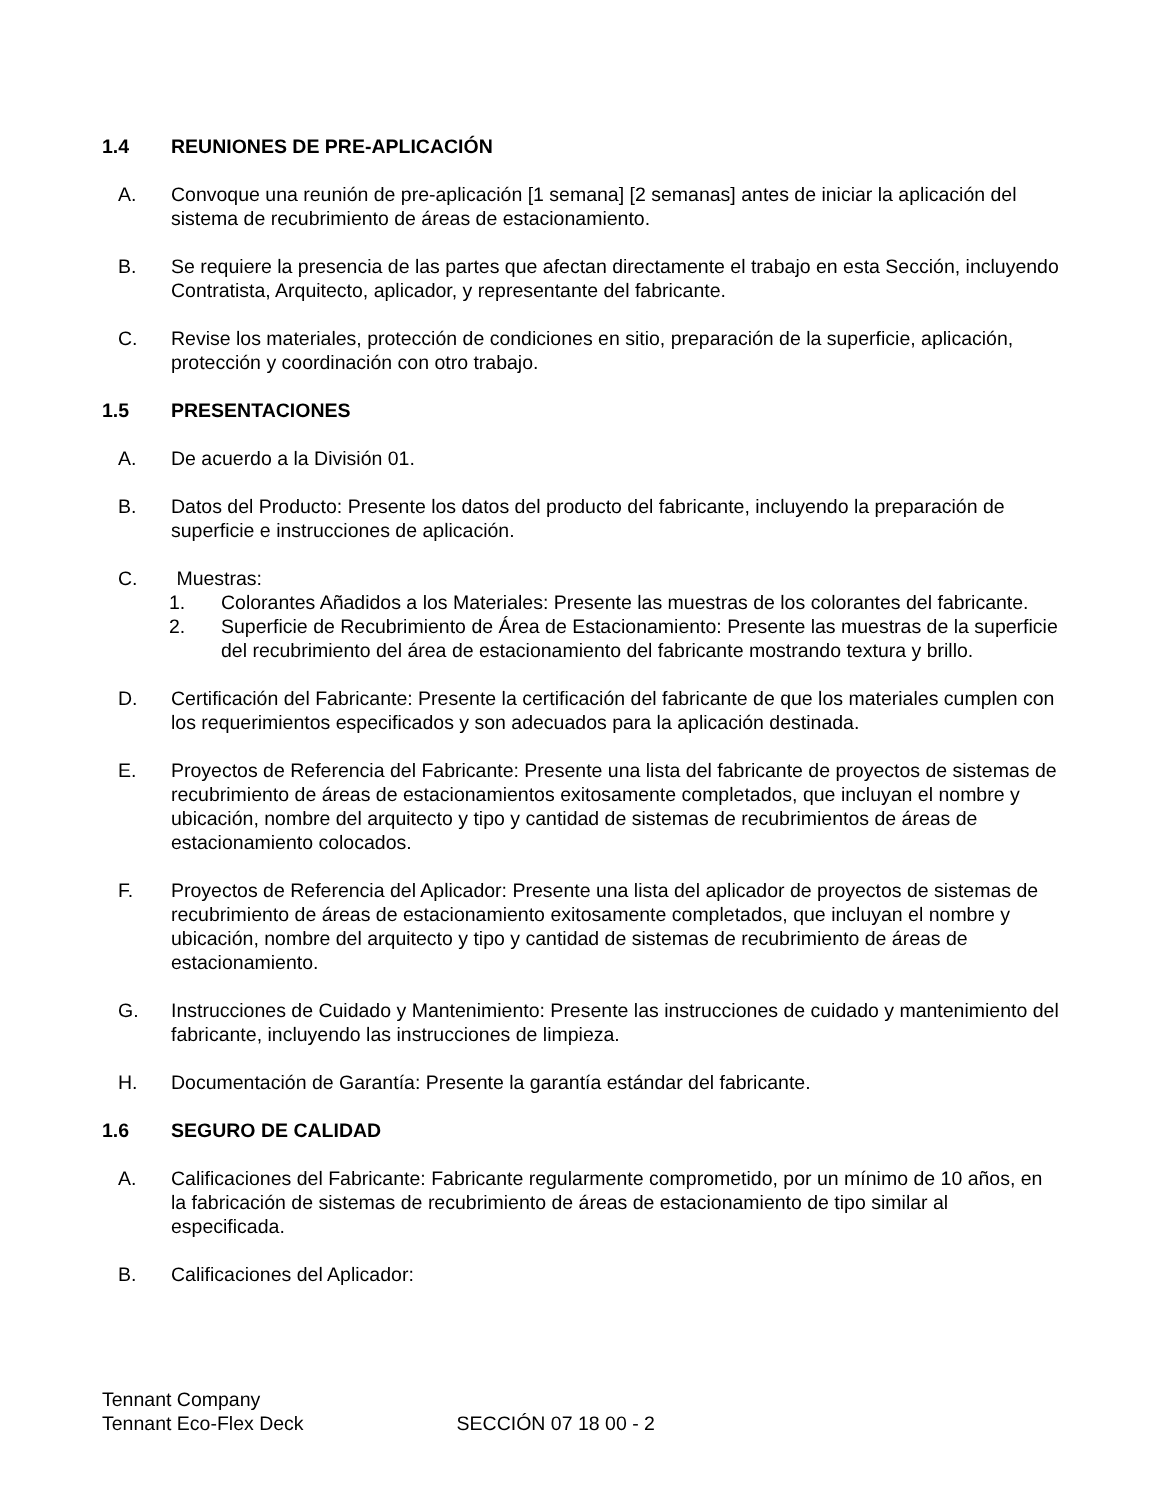1.4 REUNIONES DE PRE-APLICACIÓN
A. Convoque una reunión de pre-aplicación [1 semana] [2 semanas] antes de iniciar la aplicación del sistema de recubrimiento de áreas de estacionamiento.
B. Se requiere la presencia de las partes que afectan directamente el trabajo en esta Sección, incluyendo Contratista, Arquitecto, aplicador, y representante del fabricante.
C. Revise los materiales, protección de condiciones en sitio, preparación de la superficie, aplicación, protección y coordinación con otro trabajo.
1.5 PRESENTACIONES
A. De acuerdo a la División 01.
B. Datos del Producto: Presente los datos del producto del fabricante, incluyendo la preparación de superficie e instrucciones de aplicación.
C. Muestras:
1. Colorantes Añadidos a los Materiales: Presente las muestras de los colorantes del fabricante.
2. Superficie de Recubrimiento de Área de Estacionamiento: Presente las muestras de la superficie del recubrimiento del área de estacionamiento del fabricante mostrando textura y brillo.
D. Certificación del Fabricante: Presente la certificación del fabricante de que los materiales cumplen con los requerimientos especificados y son adecuados para la aplicación destinada.
E. Proyectos de Referencia del Fabricante: Presente una lista del fabricante de proyectos de sistemas de recubrimiento de áreas de estacionamientos exitosamente completados, que incluyan el nombre y ubicación, nombre del arquitecto y tipo y cantidad de sistemas de recubrimientos de áreas de estacionamiento colocados.
F. Proyectos de Referencia del Aplicador: Presente una lista del aplicador de proyectos de sistemas de recubrimiento de áreas de estacionamiento exitosamente completados, que incluyan el nombre y ubicación, nombre del arquitecto y tipo y cantidad de sistemas de recubrimiento de áreas de estacionamiento.
G. Instrucciones de Cuidado y Mantenimiento: Presente las instrucciones de cuidado y mantenimiento del fabricante, incluyendo las instrucciones de limpieza.
H. Documentación de Garantía: Presente la garantía estándar del fabricante.
1.6 SEGURO DE CALIDAD
A. Calificaciones del Fabricante: Fabricante regularmente comprometido, por un mínimo de 10 años, en la fabricación de sistemas de recubrimiento de áreas de estacionamiento de tipo similar al especificada.
B. Calificaciones del Aplicador:
Tennant Company
Tennant Eco-Flex Deck
SECCIÓN 07 18 00 - 2